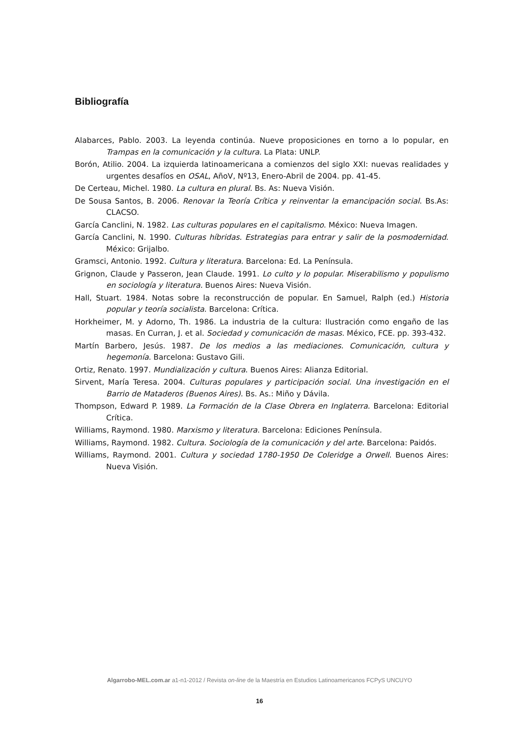Bibliografía
Alabarces, Pablo. 2003. La leyenda continúa. Nueve proposiciones en torno a lo popular, en Trampas en la comunicación y la cultura. La Plata: UNLP.
Borón, Atilio. 2004. La izquierda latinoamericana a comienzos del siglo XXI: nuevas realidades y urgentes desafíos en OSAL, AñoV, Nº13, Enero-Abril de 2004. pp. 41-45.
De Certeau, Michel. 1980. La cultura en plural. Bs. As: Nueva Visión.
De Sousa Santos, B. 2006. Renovar la Teoría Crítica y reinventar la emancipación social. Bs.As: CLACSO.
García Canclini, N. 1982. Las culturas populares en el capitalismo. México: Nueva Imagen.
García Canclini, N. 1990. Culturas híbridas. Estrategias para entrar y salir de la posmodernidad. México: Grijalbo.
Gramsci, Antonio. 1992. Cultura y literatura. Barcelona: Ed. La Península.
Grignon, Claude y Passeron, Jean Claude. 1991. Lo culto y lo popular. Miserabilismo y populismo en sociología y literatura. Buenos Aires: Nueva Visión.
Hall, Stuart. 1984. Notas sobre la reconstrucción de popular. En Samuel, Ralph (ed.) Historia popular y teoría socialista. Barcelona: Crítica.
Horkheimer, M. y Adorno, Th. 1986. La industria de la cultura: Ilustración como engaño de las masas. En Curran, J. et al. Sociedad y comunicación de masas. México, FCE. pp. 393-432.
Martín Barbero, Jesús. 1987. De los medios a las mediaciones. Comunicación, cultura y hegemonía. Barcelona: Gustavo Gili.
Ortiz, Renato. 1997. Mundialización y cultura. Buenos Aires: Alianza Editorial.
Sirvent, María Teresa. 2004. Culturas populares y participación social. Una investigación en el Barrio de Mataderos (Buenos Aires). Bs. As.: Miño y Dávila.
Thompson, Edward P. 1989. La Formación de la Clase Obrera en Inglaterra. Barcelona: Editorial Crítica.
Williams, Raymond. 1980. Marxismo y literatura. Barcelona: Ediciones Península.
Williams, Raymond. 1982. Cultura. Sociología de la comunicación y del arte. Barcelona: Paidós.
Williams, Raymond. 2001. Cultura y sociedad 1780-1950 De Coleridge a Orwell. Buenos Aires: Nueva Visión.
Algarrobo-MEL.com.ar a1-n1-2012 / Revista on-line de la Maestría en Estudios Latinoamericanos FCPyS UNCUYO
16